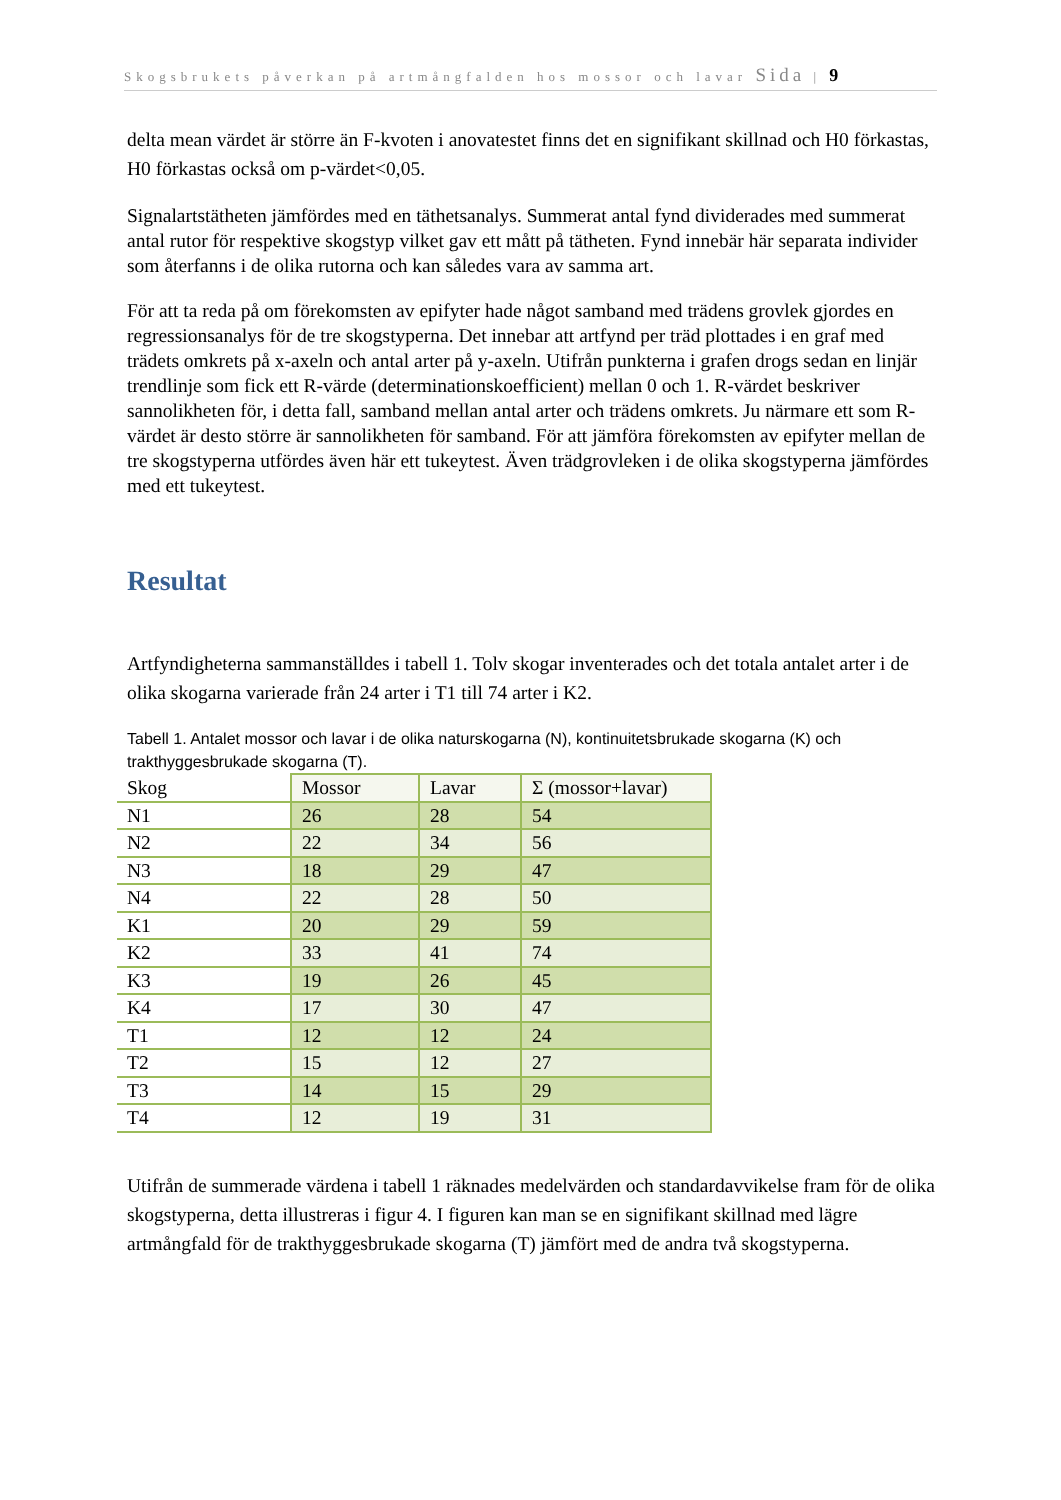Skogsbrukets påverkan på artmångfalden hos mossor och lavar Sida | 9
delta mean värdet är större än F-kvoten i anovatestet finns det en signifikant skillnad och H0 förkastas, H0 förkastas också om p-värdet<0,05.
Signalartstätheten jämfördes med en täthetsanalys. Summerat antal fynd dividerades med summerat antal rutor för respektive skogstyp vilket gav ett mått på tätheten. Fynd innebär här separata individer som återfanns i de olika rutorna och kan således vara av samma art.
För att ta reda på om förekomsten av epifyter hade något samband med trädens grovlek gjordes en regressionsanalys för de tre skogstyperna. Det innebar att artfynd per träd plottades i en graf med trädets omkrets på x-axeln och antal arter på y-axeln. Utifrån punkterna i grafen drogs sedan en linjär trendlinje som fick ett R-värde (determinationskoefficient) mellan 0 och 1. R-värdet beskriver sannolikheten för, i detta fall, samband mellan antal arter och trädens omkrets. Ju närmare ett som R-värdet är desto större är sannolikheten för samband. För att jämföra förekomsten av epifyter mellan de tre skogstyperna utfördes även här ett tukeytest. Även trädgrovleken i de olika skogstyperna jämfördes med ett tukeytest.
Resultat
Artfyndigheterna sammanställdes i tabell 1. Tolv skogar inventerades och det totala antalet arter i de olika skogarna varierade från 24 arter i T1 till 74 arter i K2.
Tabell 1. Antalet mossor och lavar i de olika naturskogarna (N), kontinuitetsbrukade skogarna (K) och trakthyggesbrukade skogarna (T).
| Skog | Mossor | Lavar | Σ (mossor+lavar) |
| --- | --- | --- | --- |
| N1 | 26 | 28 | 54 |
| N2 | 22 | 34 | 56 |
| N3 | 18 | 29 | 47 |
| N4 | 22 | 28 | 50 |
| K1 | 20 | 29 | 59 |
| K2 | 33 | 41 | 74 |
| K3 | 19 | 26 | 45 |
| K4 | 17 | 30 | 47 |
| T1 | 12 | 12 | 24 |
| T2 | 15 | 12 | 27 |
| T3 | 14 | 15 | 29 |
| T4 | 12 | 19 | 31 |
Utifrån de summerade värdena i tabell 1 räknades medelvärden och standardavvikelse fram för de olika skogstyperna, detta illustreras i figur 4. I figuren kan man se en signifikant skillnad med lägre artmångfald för de trakthyggesbrukade skogarna (T) jämfört med de andra två skogstyperna.